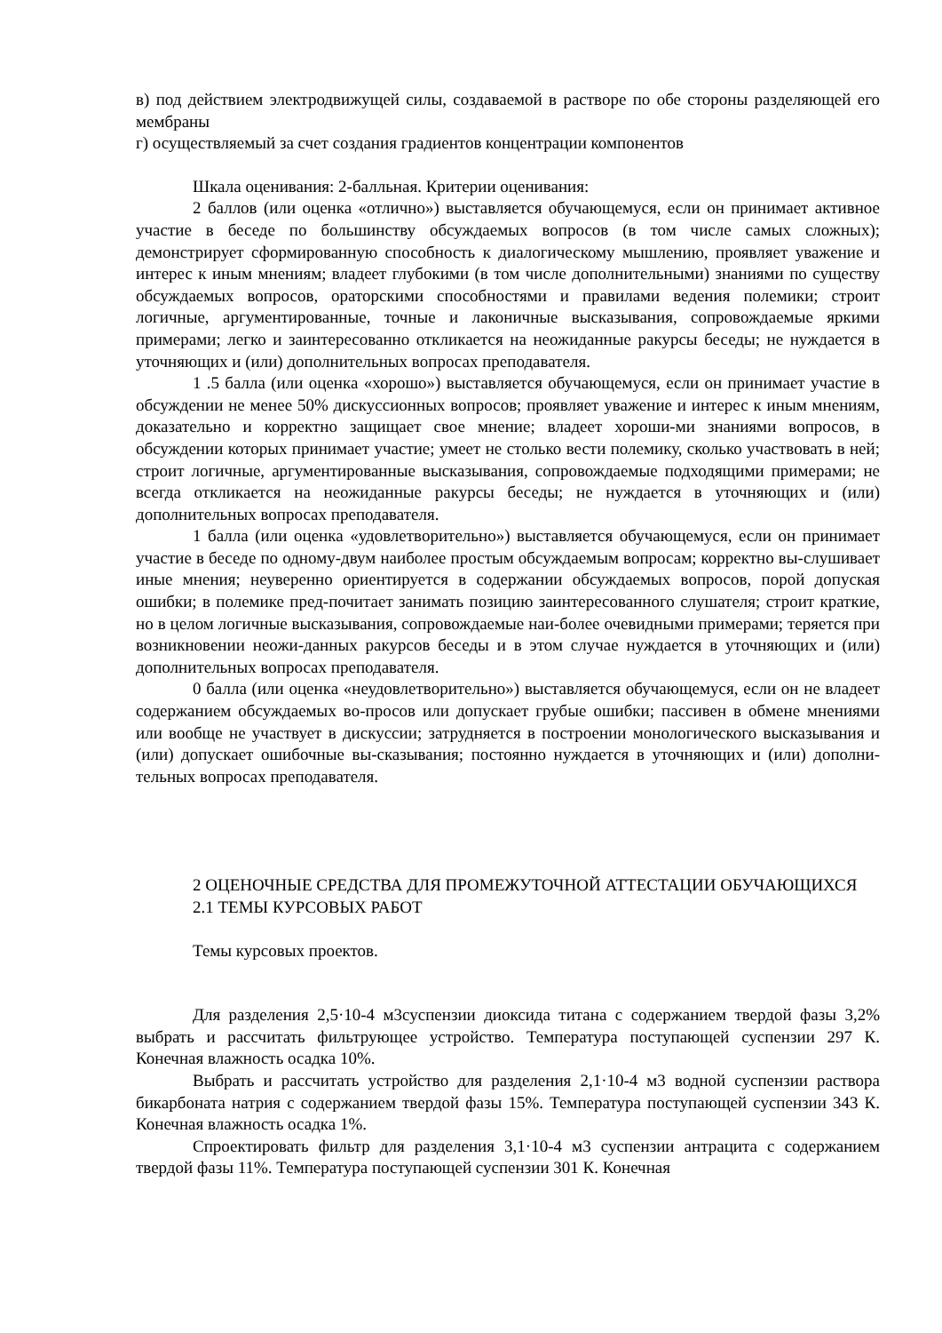в) под действием электродвижущей силы, создаваемой в растворе по обе стороны разделяющей его мембраны
г) осуществляемый за счет создания градиентов концентрации компонентов
Шкала оценивания: 2-балльная. Критерии оценивания:
2 баллов (или оценка «отлично») выставляется обучающемуся, если он принимает активное участие в беседе по большинству обсуждаемых вопросов (в том числе самых сложных); демонстрирует сформированную способность к диалогическому мышлению, проявляет уважение и интерес к иным мнениям; владеет глубокими (в том числе дополнительными) знаниями по существу обсуждаемых вопросов, ораторскими способностями и правилами ведения полемики; строит логичные, аргументированные, точные и лаконичные высказывания, сопровождаемые яркими примерами; легко и заинтересованно откликается на неожиданные ракурсы беседы; не нуждается в уточняющих и (или) дополнительных вопросах преподавателя.
1 .5 балла (или оценка «хорошо») выставляется обучающемуся, если он принимает участие в обсуждении не менее 50% дискуссионных вопросов; проявляет уважение и интерес к иным мнениям, доказательно и корректно защищает свое мнение; владеет хороши-ми знаниями вопросов, в обсуждении которых принимает участие; умеет не столько вести полемику, сколько участвовать в ней; строит логичные, аргументированные высказывания, сопровождаемые подходящими примерами; не всегда откликается на неожиданные ракурсы беседы; не нуждается в уточняющих и (или) дополнительных вопросах преподавателя.
1 балла (или оценка «удовлетворительно») выставляется обучающемуся, если он принимает участие в беседе по одному-двум наиболее простым обсуждаемым вопросам; корректно вы-слушивает иные мнения; неуверенно ориентируется в содержании обсуждаемых вопросов, порой допуская ошибки; в полемике пред-почитает занимать позицию заинтересованного слушателя; строит краткие, но в целом логичные высказывания, сопровождаемые наи-более очевидными примерами; теряется при возникновении неожи-данных ракурсов беседы и в этом случае нуждается в уточняющих и (или) дополнительных вопросах преподавателя.
0 балла (или оценка «неудовлетворительно») выставляется обучающемуся, если он не владеет содержанием обсуждаемых во-просов или допускает грубые ошибки; пассивен в обмене мнениями или вообще не участвует в дискуссии; затрудняется в построении монологического высказывания и (или) допускает ошибочные вы-сказывания; постоянно нуждается в уточняющих и (или) дополни-тельных вопросах преподавателя.
2 ОЦЕНОЧНЫЕ СРЕДСТВА ДЛЯ ПРОМЕЖУТОЧНОЙ АТТЕСТАЦИИ ОБУЧАЮЩИХСЯ
2.1 ТЕМЫ КУРСОВЫХ РАБОТ
Темы курсовых проектов.
Для разделения 2,5·10-4 м3суспензии диоксида титана с содержанием твердой фазы 3,2% выбрать и рассчитать фильтрующее устройство. Температура поступающей суспензии 297 К. Конечная влажность осадка 10%.
Выбрать и рассчитать устройство для разделения 2,1·10-4 м3 водной суспензии раствора бикарбоната натрия с содержанием твердой фазы 15%. Температура поступающей суспензии 343 К. Конечная влажность осадка 1%.
Спроектировать фильтр для разделения 3,1·10-4 м3 суспензии антрацита с содержанием твердой фазы 11%. Температура поступающей суспензии 301 К. Конечная